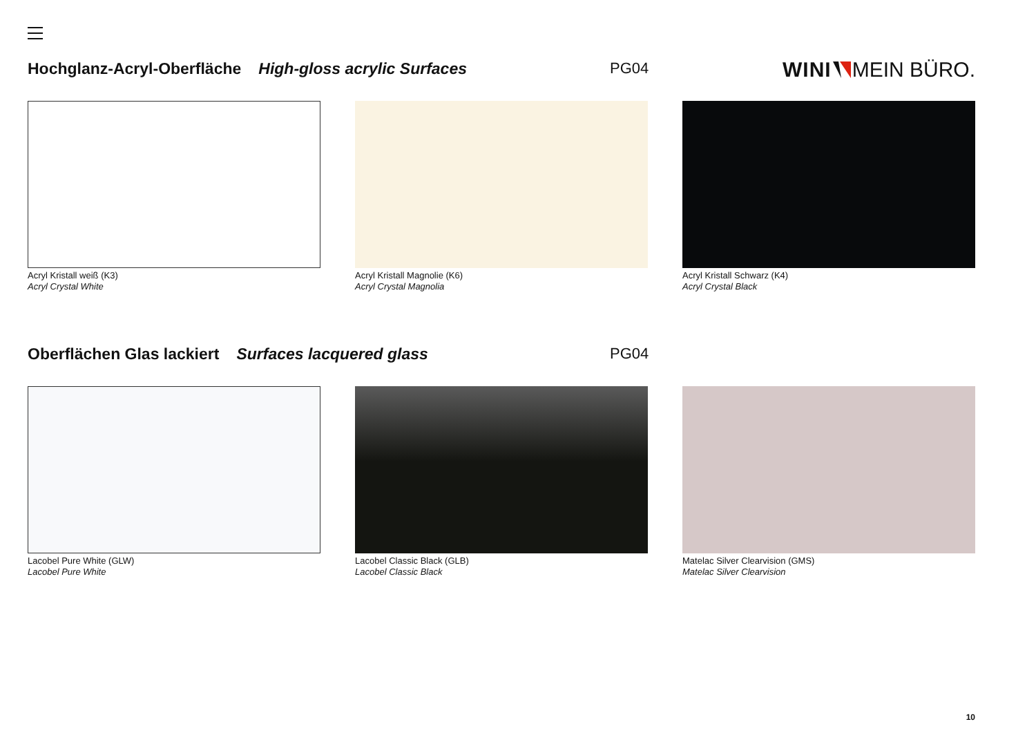Hochglanz-Acryl-Oberfläche High-gloss acrylic Surfaces PG04 WINI MEIN BÜRO.
Acryl Kristall weiß (K3)
Acryl Crystal White
Acryl Kristall Magnolie (K6)
Acryl Crystal Magnolia
Acryl Kristall Schwarz (K4)
Acryl Crystal Black
Oberflächen Glas lackiert Surfaces lacquered glass PG04
Lacobel Pure White (GLW)
Lacobel Pure White
Lacobel Classic Black (GLB)
Lacobel Classic Black
Matelac Silver Clearvision (GMS)
Matelac Silver Clearvision
10